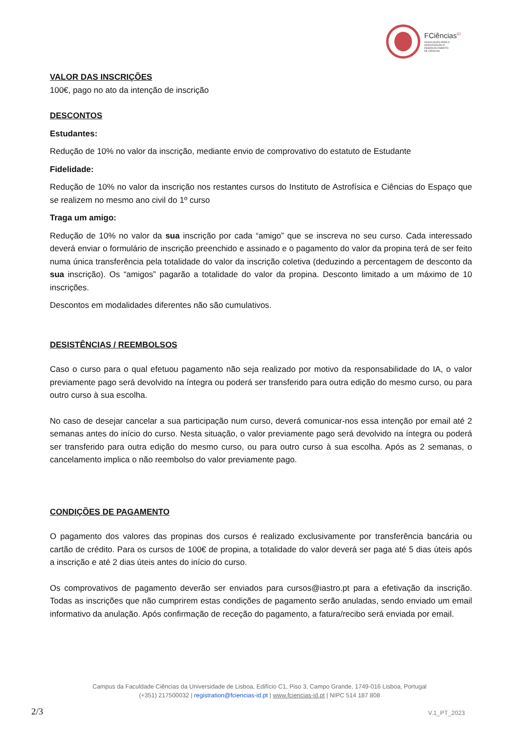FCiências<sup>ID</sup>
ASSOCIAÇÃO PARA A
INVESTIGAÇÃO E
DESENVOLVIMENTO
DE CIÊNCIAS
VALOR DAS INSCRIÇÕES
100€, pago no ato da intenção de inscrição
DESCONTOS
Estudantes:
Redução de 10% no valor da inscrição, mediante envio de comprovativo do estatuto de Estudante
Fidelidade:
Redução de 10% no valor da inscrição nos restantes cursos do Instituto de Astrofísica e Ciências do Espaço que se realizem no mesmo ano civil do 1º curso
Traga um amigo:
Redução de 10% no valor da sua inscrição por cada “amigo” que se inscreva no seu curso. Cada interessado deverá enviar o formulário de inscrição preenchido e assinado e o pagamento do valor da propina terá de ser feito numa única transferência pela totalidade do valor da inscrição coletiva (deduzindo a percentagem de desconto da sua inscrição). Os “amigos” pagarão a totalidade do valor da propina. Desconto limitado a um máximo de 10 inscrições.
Descontos em modalidades diferentes não são cumulativos.
DESISTÊNCIAS / REEMBOLSOS
Caso o curso para o qual efetuou pagamento não seja realizado por motivo da responsabilidade do IA, o valor previamente pago será devolvido na íntegra ou poderá ser transferido para outra edição do mesmo curso, ou para outro curso à sua escolha.
No caso de desejar cancelar a sua participação num curso, deverá comunicar-nos essa intenção por email até 2 semanas antes do início do curso. Nesta situação, o valor previamente pago será devolvido na íntegra ou poderá ser transferido para outra edição do mesmo curso, ou para outro curso à sua escolha. Após as 2 semanas, o cancelamento implica o não reembolso do valor previamente pago.
CONDIÇÕES DE PAGAMENTO
O pagamento dos valores das propinas dos cursos é realizado exclusivamente por transferência bancária ou cartão de crédito. Para os cursos de 100€ de propina, a totalidade do valor deverá ser paga até 5 dias úteis após a inscrição e até 2 dias úteis antes do início do curso.
Os comprovativos de pagamento deverão ser enviados para cursos@iastro.pt para a efetivação da inscrição. Todas as inscrições que não cumprirem estas condições de pagamento serão anuladas, sendo enviado um email informativo da anulação. Após confirmação de receção do pagamento, a fatura/recibo será enviada por email.
Campus da Faculdade Ciências da Universidade de Lisboa, Edifício C1, Piso 3, Campo Grande, 1749-016 Lisboa, Portugal
(+351) 217500032 | registration@fciencias-id.pt | www.fciencias-id.pt | NIPC 514 187 808
2/3 V.1_PT_2023